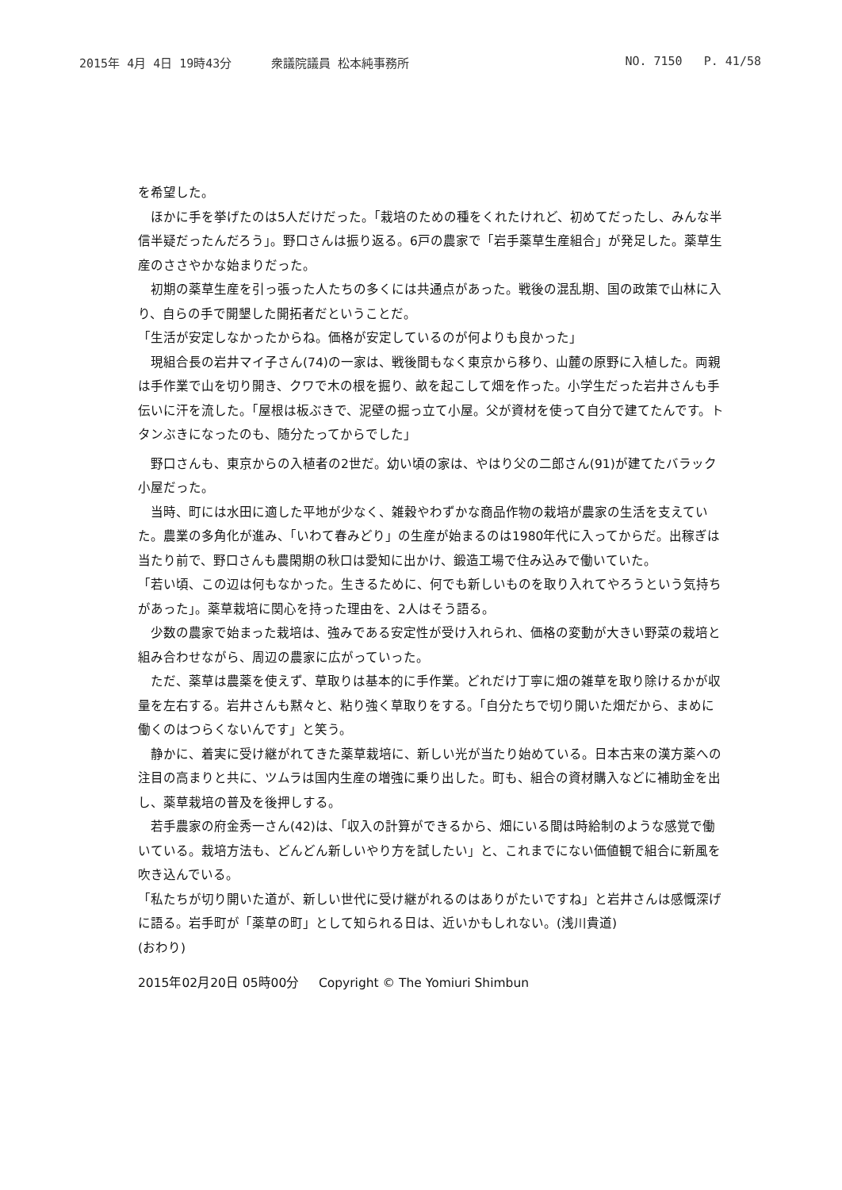2015年 4月 4日 19時43分 衆議院議員 松本純事務所 NO. 7150 P. 41/58
を希望した。
　ほかに手を挙げたのは5人だけだった。「栽培のための種をくれたけれど、初めてだったし、みんな半信半疑だったんだろう」。野口さんは振り返る。6戸の農家で「岩手薬草生産組合」が発足した。薬草生産のささやかな始まりだった。
　初期の薬草生産を引っ張った人たちの多くには共通点があった。戦後の混乱期、国の政策で山林に入り、自らの手で開墾した開拓者だということだ。
「生活が安定しなかったからね。価格が安定しているのが何よりも良かった」
　現組合長の岩井マイ子さん(74)の一家は、戦後間もなく東京から移り、山麓の原野に入植した。両親は手作業で山を切り開き、クワで木の根を掘り、畝を起こして畑を作った。小学生だった岩井さんも手伝いに汗を流した。「屋根は板ぶきで、泥壁の掘っ立て小屋。父が資材を使って自分で建てたんです。トタンぶきになったのも、随分たってからでした」
　野口さんも、東京からの入植者の2世だ。幼い頃の家は、やはり父の二郎さん(91)が建てたバラック小屋だった。
　当時、町には水田に適した平地が少なく、雑穀やわずかな商品作物の栽培が農家の生活を支えていた。農業の多角化が進み、「いわて春みどり」の生産が始まるのは1980年代に入ってからだ。出稼ぎは当たり前で、野口さんも農閑期の秋口は愛知に出かけ、鍛造工場で住み込みで働いていた。
「若い頃、この辺は何もなかった。生きるために、何でも新しいものを取り入れてやろうという気持ちがあった」。薬草栽培に関心を持った理由を、2人はそう語る。
　少数の農家で始まった栽培は、強みである安定性が受け入れられ、価格の変動が大きい野菜の栽培と組み合わせながら、周辺の農家に広がっていった。
　ただ、薬草は農薬を使えず、草取りは基本的に手作業。どれだけ丁寧に畑の雑草を取り除けるかが収量を左右する。岩井さんも黙々と、粘り強く草取りをする。「自分たちで切り開いた畑だから、まめに働くのはつらくないんです」と笑う。
　静かに、着実に受け継がれてきた薬草栽培に、新しい光が当たり始めている。日本古来の漢方薬への注目の高まりと共に、ツムラは国内生産の増強に乗り出した。町も、組合の資材購入などに補助金を出し、薬草栽培の普及を後押しする。
　若手農家の府金秀一さん(42)は、「収入の計算ができるから、畑にいる間は時給制のような感覚で働いている。栽培方法も、どんどん新しいやり方を試したい」と、これまでにない価値観で組合に新風を吹き込んでいる。
「私たちが切り開いた道が、新しい世代に受け継がれるのはありがたいですね」と岩井さんは感慨深げに語る。岩手町が「薬草の町」として知られる日は、近いかもしれない。(浅川貴道)
(おわり)
2015年02月20日 05時00分 Copyright © The Yomiuri Shimbun